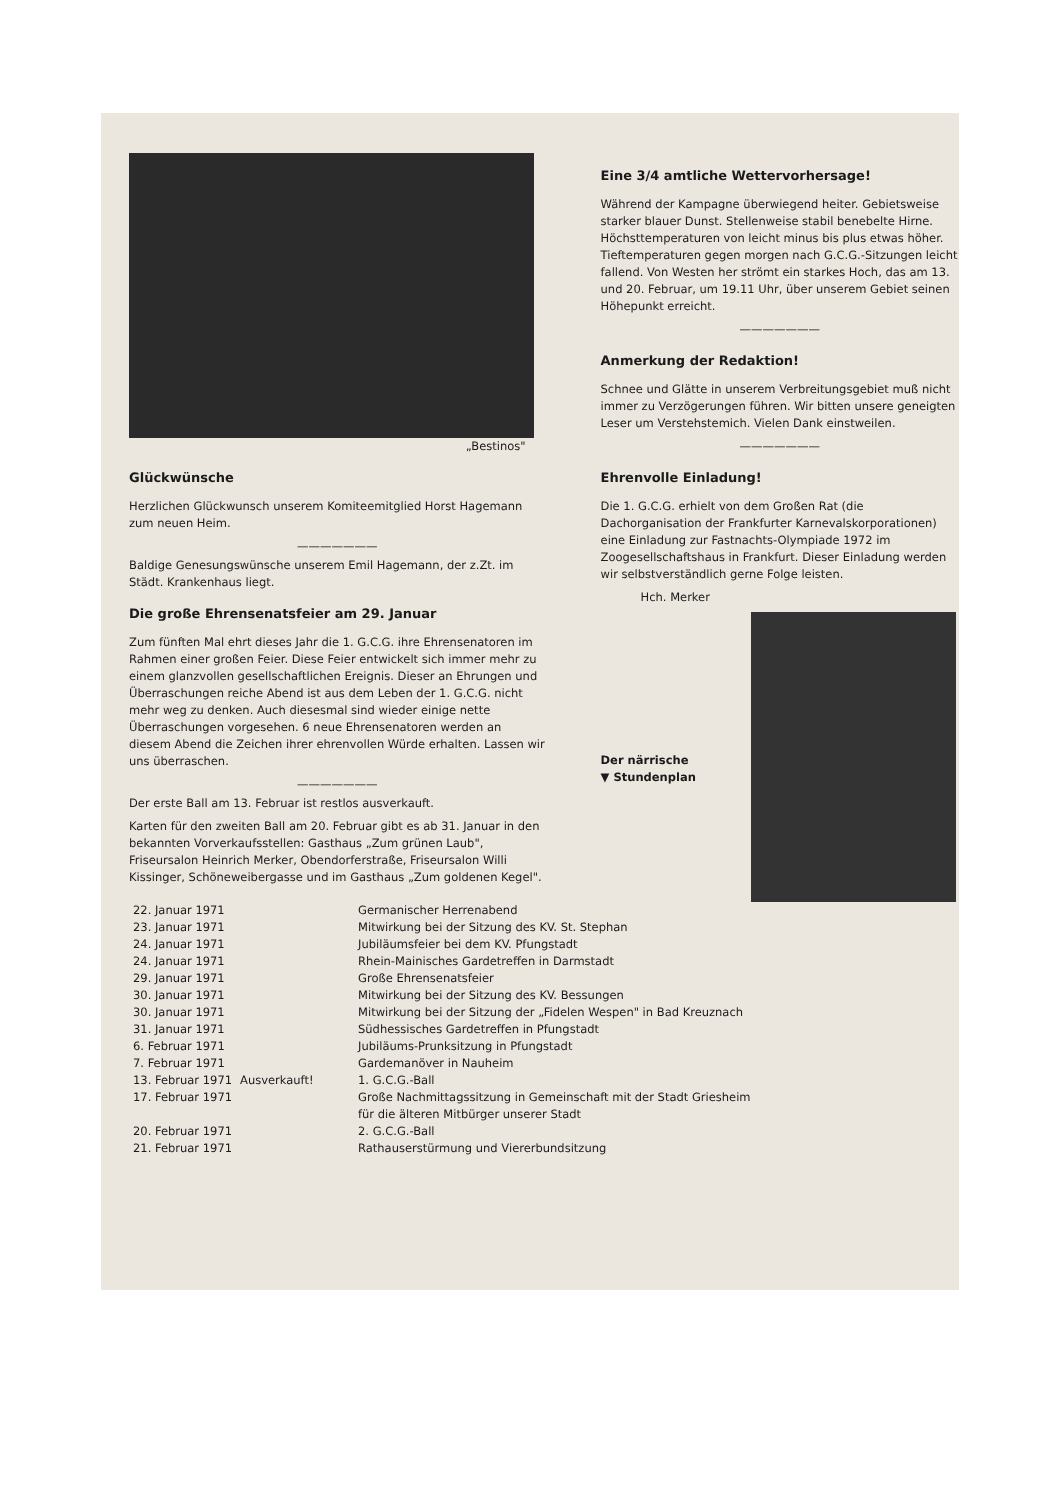„Bestinos"
Glückwünsche
Herzlichen Glückwunsch unserem Komiteemitglied Horst Hagemann zum neuen Heim.
———————
Baldige Genesungswünsche unserem Emil Hagemann, der z.Zt. im Städt. Krankenhaus liegt.
Die große Ehrensenatsfeier am 29. Januar
Zum fünften Mal ehrt dieses Jahr die 1. G.C.G. ihre Ehrensenatoren im Rahmen einer großen Feier. Diese Feier entwickelt sich immer mehr zu einem glanzvollen gesellschaftlichen Ereignis. Dieser an Ehrungen und Überraschungen reiche Abend ist aus dem Leben der 1. G.C.G. nicht mehr weg zu denken. Auch diesesmal sind wieder einige nette Überraschungen vorgesehen. 6 neue Ehrensenatoren werden an diesem Abend die Zeichen ihrer ehrenvollen Würde erhalten. Lassen wir uns überraschen.
———————
Der erste Ball am 13. Februar ist restlos ausverkauft.
Karten für den zweiten Ball am 20. Februar gibt es ab 31. Januar in den bekannten Vorverkaufsstellen: Gasthaus „Zum grünen Laub", Friseursalon Heinrich Merker, Obendorferstraße, Friseursalon Willi Kissinger, Schöneweibergasse und im Gasthaus „Zum goldenen Kegel".
Eine 3/4 amtliche Wettervorhersage!
Während der Kampagne überwiegend heiter. Gebietsweise starker blauer Dunst. Stellenweise stabil benebelte Hirne. Höchsttemperaturen von leicht minus bis plus etwas höher. Tieftemperaturen gegen morgen nach G.C.G.-Sitzungen leicht fallend. Von Westen her strömt ein starkes Hoch, das am 13. und 20. Februar, um 19.11 Uhr, über unserem Gebiet seinen Höhepunkt erreicht.
———————
Anmerkung der Redaktion!
Schnee und Glätte in unserem Verbreitungsgebiet muß nicht immer zu Verzögerungen führen. Wir bitten unsere geneigten Leser um Verstehstemich. Vielen Dank einstweilen.
———————
Ehrenvolle Einladung!
Die 1. G.C.G. erhielt von dem Großen Rat (die Dachorganisation der Frankfurter Karnevalskorporationen) eine Einladung zur Fastnachts-Olympiade 1972 im Zoogesellschaftshaus in Frankfurt. Dieser Einladung werden wir selbstverständlich gerne Folge leisten.
Hch. Merker
Der närrische
▼ Stundenplan
| 22. Januar 1971 | | Germanischer Herrenabend |
| 23. Januar 1971 | | Mitwirkung bei der Sitzung des KV. St. Stephan |
| 24. Januar 1971 | | Jubiläumsfeier bei dem KV. Pfungstadt |
| 24. Januar 1971 | | Rhein-Mainisches Gardetreffen in Darmstadt |
| 29. Januar 1971 | | Große Ehrensenatsfeier |
| 30. Januar 1971 | | Mitwirkung bei der Sitzung des KV. Bessungen |
| 30. Januar 1971 | | Mitwirkung bei der Sitzung der „Fidelen Wespen" in Bad Kreuznach |
| 31. Januar 1971 | | Südhessisches Gardetreffen in Pfungstadt |
| 6. Februar 1971 | | Jubiläums-Prunksitzung in Pfungstadt |
| 7. Februar 1971 | | Gardemanöver in Nauheim |
| 13. Februar 1971 | Ausverkauft! | 1. G.C.G.-Ball |
| 17. Februar 1971 | | Große Nachmittagssitzung in Gemeinschaft mit der Stadt Griesheim für die älteren Mitbürger unserer Stadt |
| 20. Februar 1971 | | 2. G.C.G.-Ball |
| 21. Februar 1971 | | Rathauserstürmung und Viererbundsitzung |